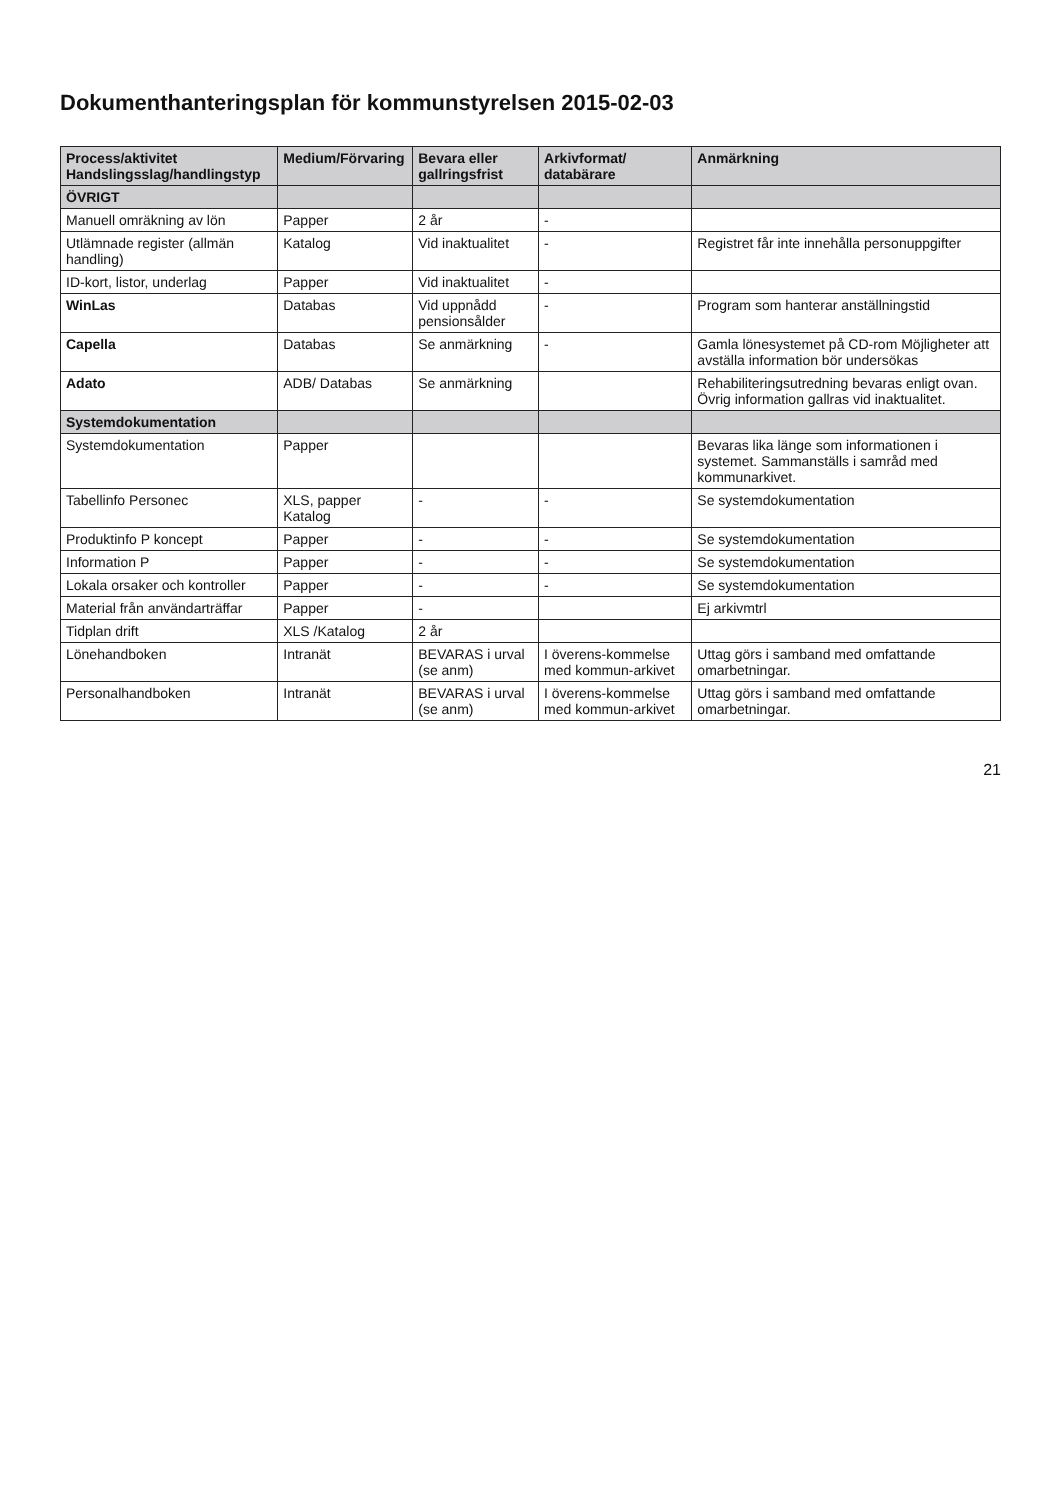Dokumenthanteringsplan för kommunstyrelsen 2015-02-03
| Process/aktivitet Handslingsslag/handlingstyp | Medium/Förvaring | Bevara eller gallringsfrist | Arkivformat/ databärare | Anmärkning |
| --- | --- | --- | --- | --- |
| ÖVRIGT | | | | |
| Manuell omräkning av lön | Papper | 2 år | - | |
| Utlämnade register (allmän handling) | Katalog | Vid inaktualitet | - | Registret får inte innehålla personuppgifter |
| ID-kort, listor, underlag | Papper | Vid inaktualitet | - | |
| WinLas | Databas | Vid uppnådd pensionsålder | - | Program som hanterar anställningstid |
| Capella | Databas | Se anmärkning | - | Gamla lönesystemet på CD-rom Möjligheter att avställa information bör undersökas |
| Adato | ADB/ Databas | Se anmärkning | | Rehabiliteringsutredning bevaras enligt ovan. Övrig information gallras vid inaktualitet. |
| Systemdokumentation | | | | |
| Systemdokumentation | Papper | | | Bevaras lika länge som informationen i systemet. Sammanställs i samråd med kommunarkivet. |
| Tabellinfo Personec | XLS, papper Katalog | - | - | Se systemdokumentation |
| Produktinfo P koncept | Papper | - | - | Se systemdokumentation |
| Information P | Papper | - | - | Se systemdokumentation |
| Lokala orsaker och kontroller | Papper | - | - | Se systemdokumentation |
| Material från användarträffar | Papper | - | | Ej arkivmtrl |
| Tidplan drift | XLS /Katalog | 2 år | | |
| Lönehandboken | Intranät | BEVARAS i urval (se anm) | I överens-kommelse med kommun-arkivet | Uttag görs i samband med omfattande omarbetningar. |
| Personalhandboken | Intranät | BEVARAS i urval (se anm) | I överens-kommelse med kommun-arkivet | Uttag görs i samband med omfattande omarbetningar. |
21